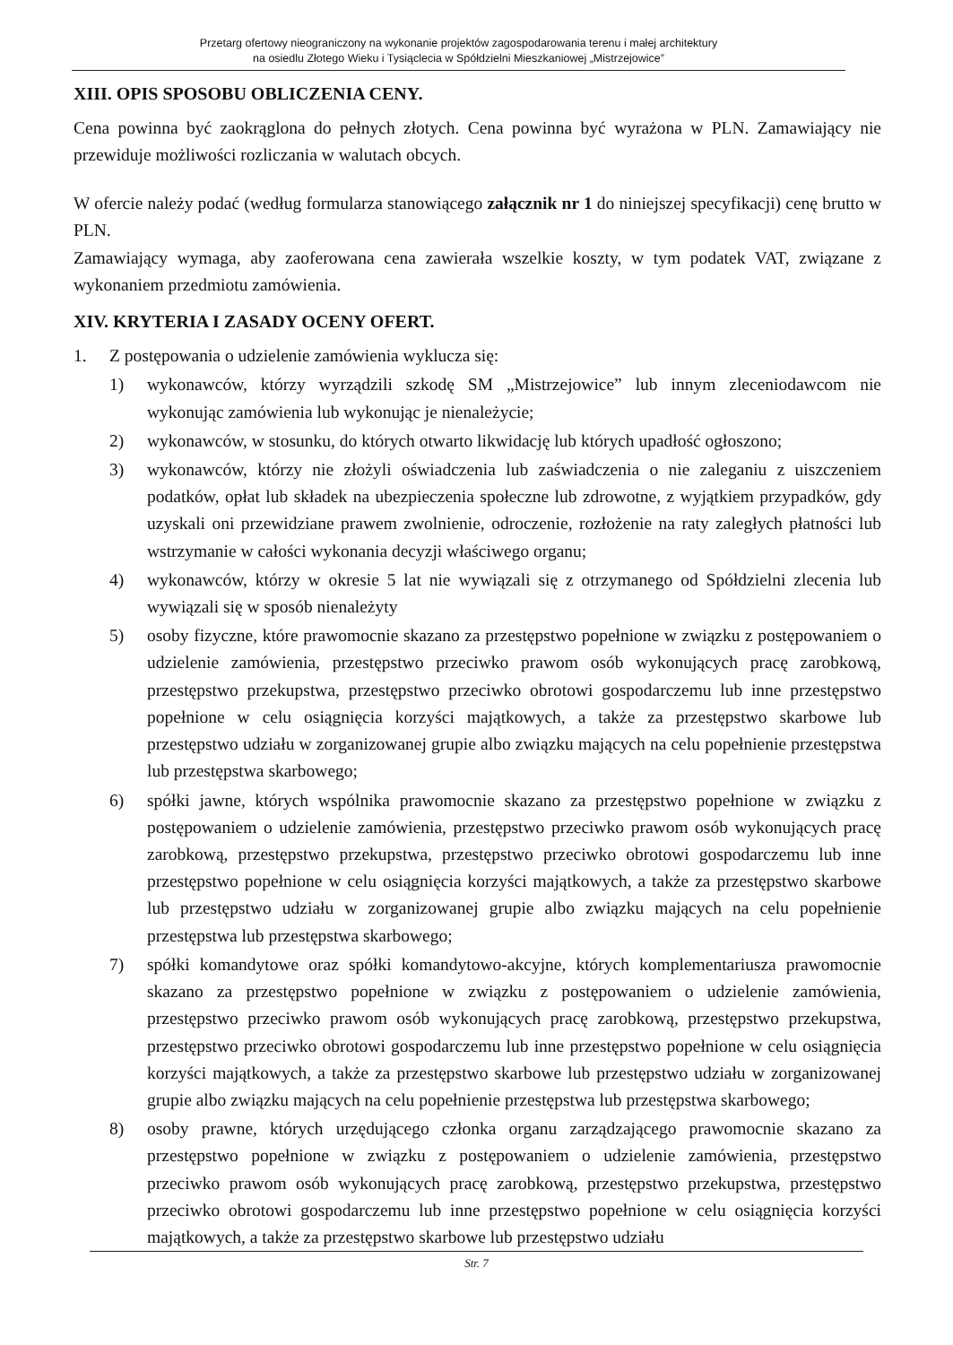Przetarg ofertowy nieograniczony na wykonanie projektów zagospodarowania terenu i małej architektury
na osiedlu Złotego Wieku i Tysiąclecia w Spółdzielni Mieszkaniowej „Mistrzejowice”
XIII. OPIS SPOSOBU OBLICZENIA CENY.
Cena powinna być zaokrąglona do pełnych złotych. Cena powinna być wyrażona w PLN. Zamawiający nie przewiduje możliwości rozliczania w walutach obcych.
W ofercie należy podać (według formularza stanowiącego załącznik nr 1 do niniejszej specyfikacji) cenę brutto w PLN.
Zamawiający wymaga, aby zaoferowana cena zawierała wszelkie koszty, w tym podatek VAT, związane z wykonaniem przedmiotu zamówienia.
XIV. KRYTERIA I ZASADY OCENY OFERT.
1. Z postępowania o udzielenie zamówienia wyklucza się:
1) wykonawców, którzy wyrządzili szkodę SM „Mistrzejowice” lub innym zleceniodawcom nie wykonując zamówienia lub wykonując je nienależycie;
2) wykonawców, w stosunku, do których otwarto likwidację lub których upadłość ogłoszono;
3) wykonawców, którzy nie złożyli oświadczenia lub zaświadczenia o nie zaleganiu z uiszczeniem podatków, opłat lub składek na ubezpieczenia społeczne lub zdrowotne, z wyjątkiem przypadków, gdy uzyskali oni przewidziane prawem zwolnienie, odroczenie, rozłożenie na raty zaległych płatności lub wstrzymanie w całości wykonania decyzji właściwego organu;
4) wykonawców, którzy w okresie 5 lat nie wywiązali się z otrzymanego od Spółdzielni zlecenia lub wywiązali się w sposób nienależyty
5) osoby fizyczne, które prawomocnie skazano za przestępstwo popełnione w związku z postępowaniem o udzielenie zamówienia, przestępstwo przeciwko prawom osób wykonujących pracę zarobkową, przestępstwo przekupstwa, przestępstwo przeciwko obrotowi gospodarczemu lub inne przestępstwo popełnione w celu osiągnięcia korzyści majątkowych, a także za przestępstwo skarbowe lub przestępstwo udziału w zorganizowanej grupie albo związku mających na celu popełnienie przestępstwa lub przestępstwa skarbowego;
6) spółki jawne, których wspólnika prawomocnie skazano za przestępstwo popełnione w związku z postępowaniem o udzielenie zamówienia, przestępstwo przeciwko prawom osób wykonujących pracę zarobkową, przestępstwo przekupstwa, przestępstwo przeciwko obrotowi gospodarczemu lub inne przestępstwo popełnione w celu osiągnięcia korzyści majątkowych, a także za przestępstwo skarbowe lub przestępstwo udziału w zorganizowanej grupie albo związku mających na celu popełnienie przestępstwa lub przestępstwa skarbowego;
7) spółki komandytowe oraz spółki komandytowo-akcyjne, których komplementariusza prawomocnie skazano za przestępstwo popełnione w związku z postępowaniem o udzielenie zamówienia, przestępstwo przeciwko prawom osób wykonujących pracę zarobkową, przestępstwo przekupstwa, przestępstwo przeciwko obrotowi gospodarczemu lub inne przestępstwo popełnione w celu osiągnięcia korzyści majątkowych, a także za przestępstwo skarbowe lub przestępstwo udziału w zorganizowanej grupie albo związku mających na celu popełnienie przestępstwa lub przestępstwa skarbowego;
8) osoby prawne, których urzędującego członka organu zarządzającego prawomocnie skazano za przestępstwo popełnione w związku z postępowaniem o udzielenie zamówienia, przestępstwo przeciwko prawom osób wykonujących pracę zarobkową, przestępstwo przekupstwa, przestępstwo przeciwko obrotowi gospodarczemu lub inne przestępstwo popełnione w celu osiągnięcia korzyści majątkowych, a także za przestępstwo skarbowe lub przestępstwo udziału
Str. 7